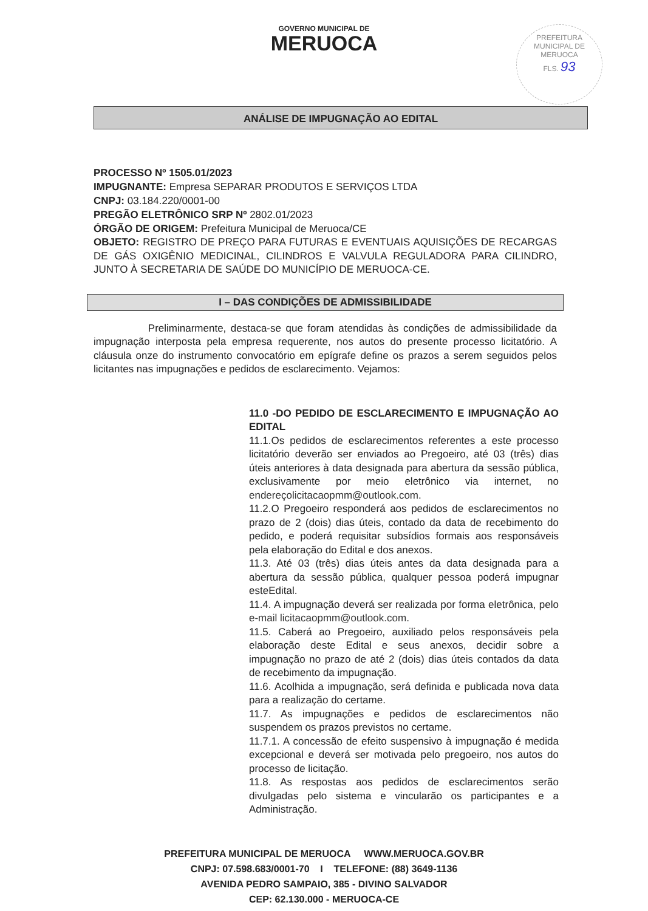GOVERNO MUNICIPAL DE
MERUOCA
PREFEITURA MUNICIPAL DE MERUOCA
FLS. 93
ANÁLISE DE IMPUGNAÇÃO AO EDITAL
PROCESSO Nº 1505.01/2023
IMPUGNANTE: Empresa SEPARAR PRODUTOS E SERVIÇOS LTDA
CNPJ: 03.184.220/0001-00
PREGÃO ELETRÔNICO SRP Nº 2802.01/2023
ÓRGÃO DE ORIGEM: Prefeitura Municipal de Meruoca/CE
OBJETO: REGISTRO DE PREÇO PARA FUTURAS E EVENTUAIS AQUISIÇÕES DE RECARGAS DE GÁS OXIGÊNIO MEDICINAL, CILINDROS E VALVULA REGULADORA PARA CILINDRO, JUNTO À SECRETARIA DE SAÚDE DO MUNICÍPIO DE MERUOCA-CE.
I – DAS CONDIÇÕES DE ADMISSIBILIDADE
Preliminarmente, destaca-se que foram atendidas às condições de admissibilidade da impugnação interposta pela empresa requerente, nos autos do presente processo licitatório. A cláusula onze do instrumento convocatório em epígrafe define os prazos a serem seguidos pelos licitantes nas impugnações e pedidos de esclarecimento. Vejamos:
11.0 -DO PEDIDO DE ESCLARECIMENTO E IMPUGNAÇÃO AO EDITAL
11.1.Os pedidos de esclarecimentos referentes a este processo licitatório deverão ser enviados ao Pregoeiro, até 03 (três) dias úteis anteriores à data designada para abertura da sessão pública, exclusivamente por meio eletrônico via internet, no endereçolicitacaopmm@outlook.com.
11.2.O Pregoeiro responderá aos pedidos de esclarecimentos no prazo de 2 (dois) dias úteis, contado da data de recebimento do pedido, e poderá requisitar subsídios formais aos responsáveis pela elaboração do Edital e dos anexos.
11.3. Até 03 (três) dias úteis antes da data designada para a abertura da sessão pública, qualquer pessoa poderá impugnar esteEdital.
11.4. A impugnação deverá ser realizada por forma eletrônica, pelo e-mail licitacaopmm@outlook.com.
11.5. Caberá ao Pregoeiro, auxiliado pelos responsáveis pela elaboração deste Edital e seus anexos, decidir sobre a impugnação no prazo de até 2 (dois) dias úteis contados da data de recebimento da impugnação.
11.6. Acolhida a impugnação, será definida e publicada nova data para a realização do certame.
11.7. As impugnações e pedidos de esclarecimentos não suspendem os prazos previstos no certame.
11.7.1. A concessão de efeito suspensivo à impugnação é medida excepcional e deverá ser motivada pelo pregoeiro, nos autos do processo de licitação.
11.8. As respostas aos pedidos de esclarecimentos serão divulgadas pelo sistema e vincularão os participantes e a Administração.
PREFEITURA MUNICIPAL DE MERUOCA WWW.MERUOCA.GOV.BR
CNPJ: 07.598.683/0001-70 I TELEFONE: (88) 3649-1136
AVENIDA PEDRO SAMPAIO, 385 - DIVINO SALVADOR
CEP: 62.130.000 - MERUOCA-CE